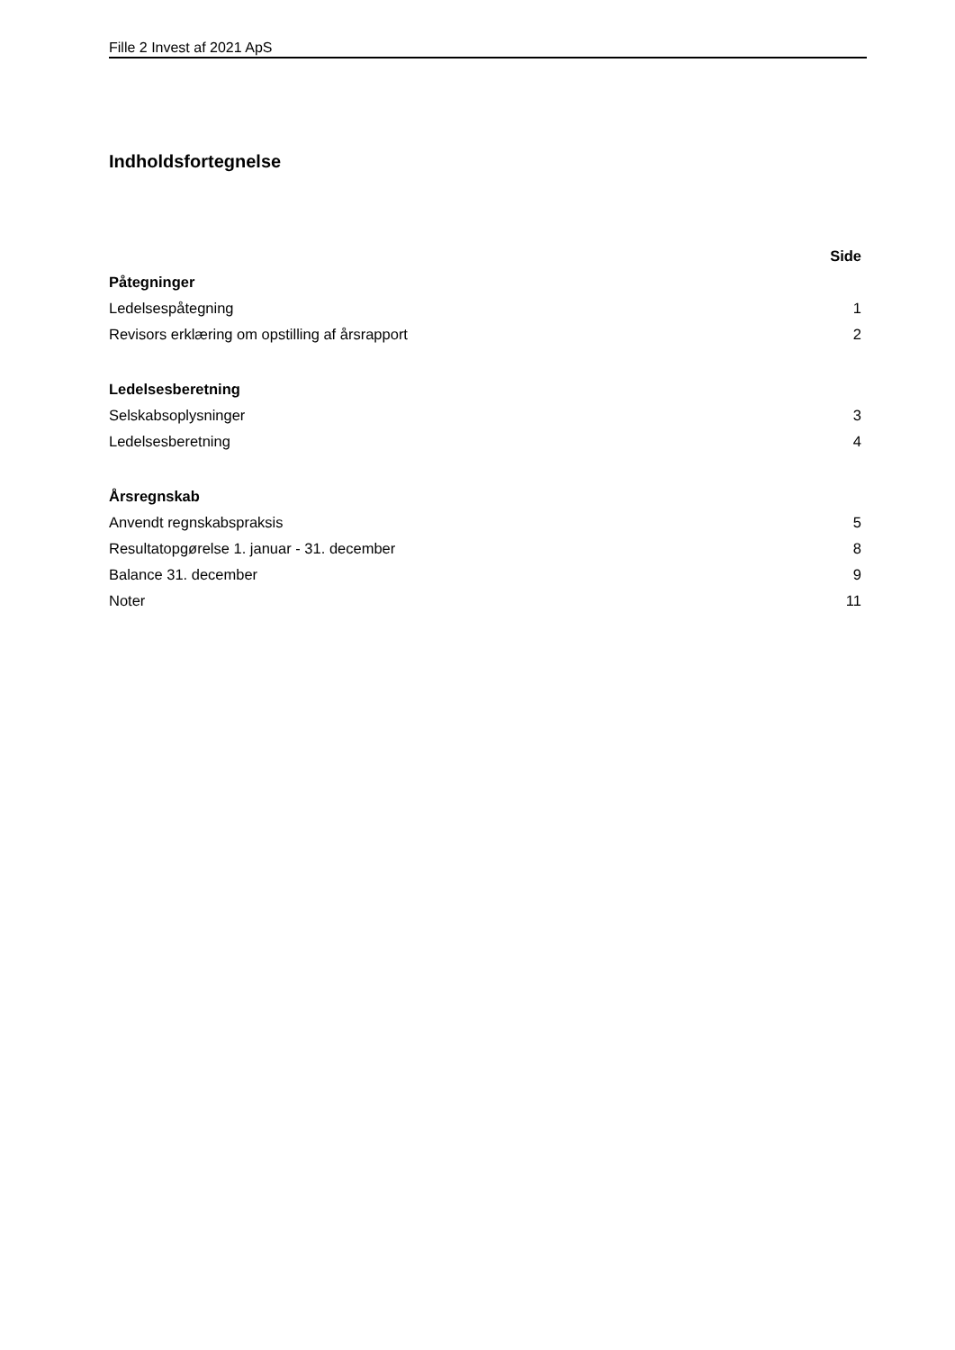Fille 2 Invest af 2021 ApS
Indholdsfortegnelse
| | Side |
| Påtegninger | |
| Ledelsespåtegning | 1 |
| Revisors erklæring om opstilling af årsrapport | 2 |
| Ledelsesberetning | |
| Selskabsoplysninger | 3 |
| Ledelsesberetning | 4 |
| Årsregnskab | |
| Anvendt regnskabspraksis | 5 |
| Resultatopgørelse 1. januar - 31. december | 8 |
| Balance 31. december | 9 |
| Noter | 11 |